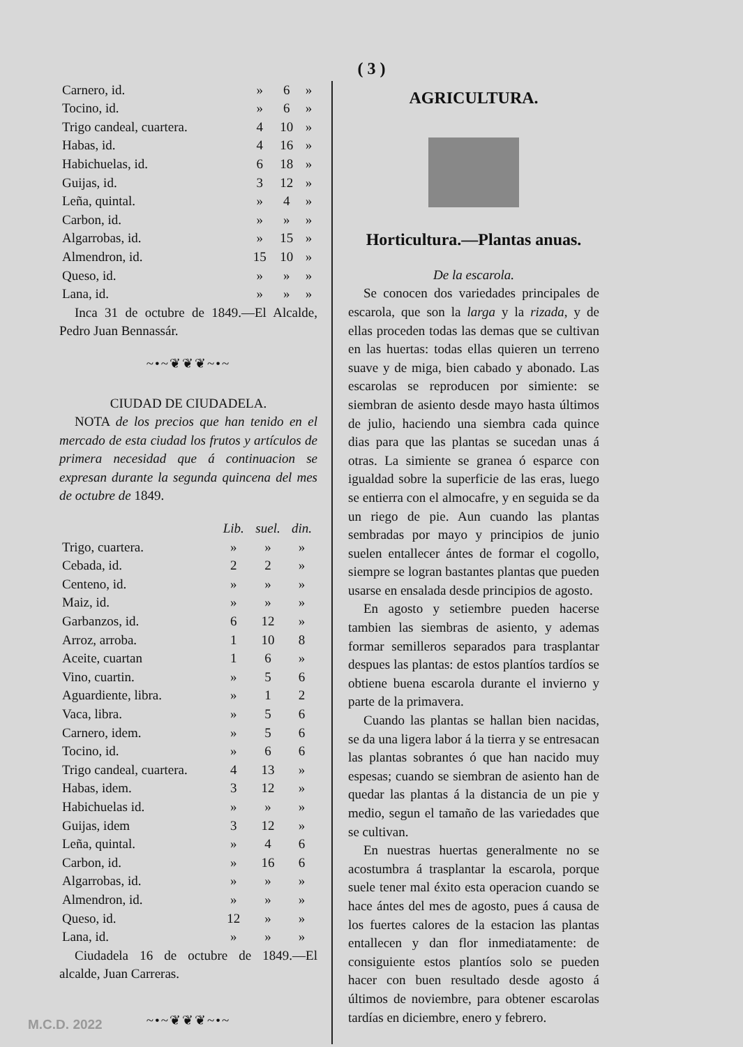( 3 )
| Carnero, id. | » | 6 | » |
| Tocino, id. | » | 6 | » |
| Trigo candeal, cuartera. | 4 | 10 | » |
| Habas, id. | 4 | 16 | » |
| Habichuelas, id. | 6 | 18 | » |
| Guijas, id. | 3 | 12 | » |
| Leña, quintal. | » | 4 | » |
| Carbon, id. | » | » | » |
| Algarrobas, id. | » | 15 | » |
| Almendron, id. | 15 | 10 | » |
| Queso, id. | » | » | » |
| Lana, id. | » | » | » |
Inca 31 de octubre de 1849.—El Alcalde, Pedro Juan Bennassár.
~•~❦❦❦~•~
CIUDAD DE CIUDADELA.
NOTA de los precios que han tenido en el mercado de esta ciudad los frutos y artículos de primera necesidad que á continuacion se expresan durante la segunda quincena del mes de octubre de 1849.
| | Lib. | suel. | din. |
| --- | --- | --- | --- |
| Trigo, cuartera. | » | » | » |
| Cebada, id. | 2 | 2 | » |
| Centeno, id. | » | » | » |
| Maiz, id. | » | » | » |
| Garbanzos, id. | 6 | 12 | » |
| Arroz, arroba. | 1 | 10 | 8 |
| Aceite, cuartan | 1 | 6 | » |
| Vino, cuartin. | » | 5 | 6 |
| Aguardiente, libra. | » | 1 | 2 |
| Vaca, libra. | » | 5 | 6 |
| Carnero, idem. | » | 5 | 6 |
| Tocino, id. | » | 6 | 6 |
| Trigo candeal, cuartera. | 4 | 13 | » |
| Habas, idem. | 3 | 12 | » |
| Habichuelas id. | » | » | » |
| Guijas, idem | 3 | 12 | » |
| Leña, quintal. | » | 4 | 6 |
| Carbon, id. | » | 16 | 6 |
| Algarrobas, id. | » | » | » |
| Almendron, id. | » | » | » |
| Queso, id. | 12 | » | » |
| Lana, id. | » | » | » |
Ciudadela 16 de octubre de 1849.—El alcalde, Juan Carreras.
~•~❦❦❦~•~
AGRICULTURA.
Horticultura.—Plantas anuas.
De la escarola.
Se conocen dos variedades principales de escarola, que son la larga y la rizada, y de ellas proceden todas las demas que se cultivan en las huertas: todas ellas quieren un terreno suave y de miga, bien cabado y abonado. Las escarolas se reproducen por simiente: se siembran de asiento desde mayo hasta últimos de julio, haciendo una siembra cada quince dias para que las plantas se sucedan unas á otras. La simiente se granea ó esparce con igualdad sobre la superficie de las eras, luego se entierra con el almocafre, y en seguida se da un riego de pie. Aun cuando las plantas sembradas por mayo y principios de junio suelen entallecer ántes de formar el cogollo, siempre se logran bastantes plantas que pueden usarse en ensalada desde principios de agosto.
En agosto y setiembre pueden hacerse tambien las siembras de asiento, y ademas formar semilleros separados para trasplantar despues las plantas: de estos plantíos tardíos se obtiene buena escarola durante el invierno y parte de la primavera.
Cuando las plantas se hallan bien nacidas, se da una ligera labor á la tierra y se entresacan las plantas sobrantes ó que han nacido muy espesas; cuando se siembran de asiento han de quedar las plantas á la distancia de un pie y medio, segun el tamaño de las variedades que se cultivan.
En nuestras huertas generalmente no se acostumbra á trasplantar la escarola, porque suele tener mal éxito esta operacion cuando se hace ántes del mes de agosto, pues á causa de los fuertes calores de la estacion las plantas entallecen y dan flor inmediatamente: de consiguiente estos plantíos solo se pueden hacer con buen resultado desde agosto á últimos de noviembre, para obtener escarolas tardías en diciembre, enero y febrero.
M.C.D. 2022